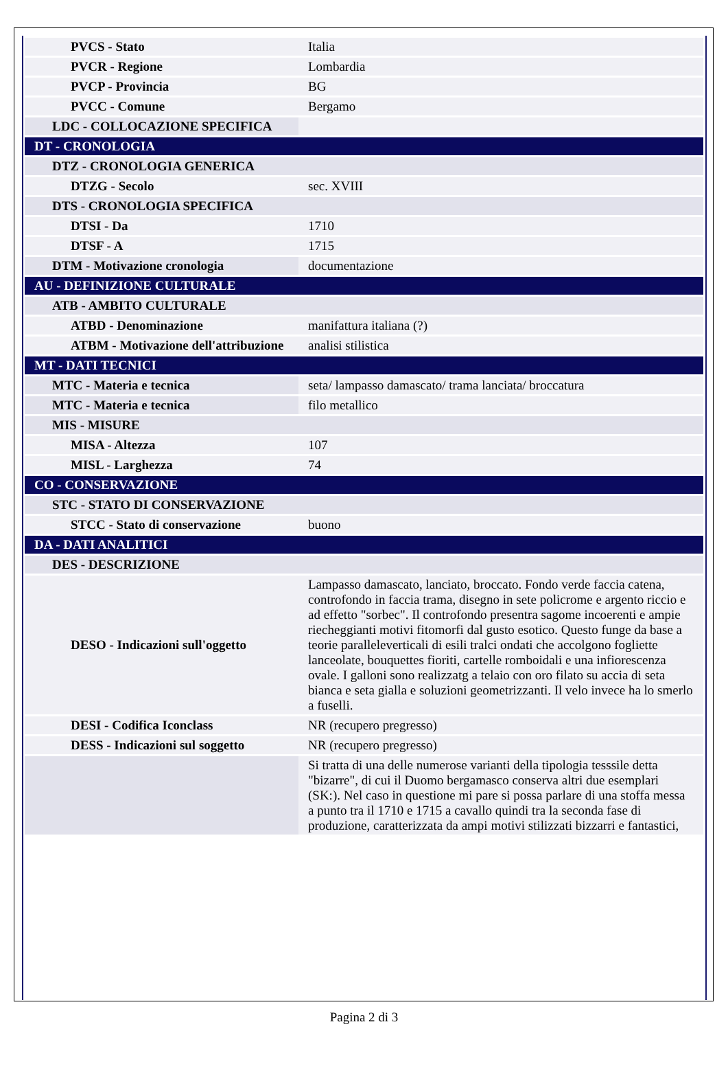| PVCS - Stato | Italia |
| PVCR - Regione | Lombardia |
| PVCP - Provincia | BG |
| PVCC - Comune | Bergamo |
| LDC - COLLOCAZIONE SPECIFICA | |
| DT - CRONOLOGIA | |
| DTZ - CRONOLOGIA GENERICA | |
| DTZG - Secolo | sec. XVIII |
| DTS - CRONOLOGIA SPECIFICA | |
| DTSI - Da | 1710 |
| DTSF - A | 1715 |
| DTM - Motivazione cronologia | documentazione |
| AU - DEFINIZIONE CULTURALE | |
| ATB - AMBITO CULTURALE | |
| ATBD - Denominazione | manifattura italiana (?) |
| ATBM - Motivazione dell'attribuzione | analisi stilistica |
| MT - DATI TECNICI | |
| MTC - Materia e tecnica | seta/ lampasso damascato/ trama lanciata/ broccatura |
| MTC - Materia e tecnica | filo metallico |
| MIS - MISURE | |
| MISA - Altezza | 107 |
| MISL - Larghezza | 74 |
| CO - CONSERVAZIONE | |
| STC - STATO DI CONSERVAZIONE | |
| STCC - Stato di conservazione | buono |
| DA - DATI ANALITICI | |
| DES - DESCRIZIONE | |
| DESO - Indicazioni sull'oggetto | Lampasso damascato, lanciato, broccato. Fondo verde faccia catena, controfondo in faccia trama, disegno in sete policrome e argento riccio e ad effetto "sorbec". Il controfondo presentra sagome incoerenti e ampie riecheggianti motivi fitomorfi dal gusto esotico. Questo funge da base a teorie paralleleverticali di esili tralci ondati che accolgono fogliette lanceolate, bouquettes fioriti, cartelle romboidali e una infiorescenza ovale. I galloni sono realizzatg a telaio con oro filato su accia di seta bianca e seta gialla e soluzioni geometrizzanti. Il velo invece ha lo smerlo a fuselli. |
| DESI - Codifica Iconclass | NR (recupero pregresso) |
| DESS - Indicazioni sul soggetto | NR (recupero pregresso) |
| | Si tratta di una delle numerose varianti della tipologia tesssile detta "bizarre", di cui il Duomo bergamasco conserva altri due esemplari (SK:). Nel caso in questione mi pare si possa parlare di una stoffa messa a punto tra il 1710 e 1715 a cavallo quindi tra la seconda fase di produzione, caratterizzata da ampi motivi stilizzati bizzarri e fantastici, |
Pagina 2 di 3